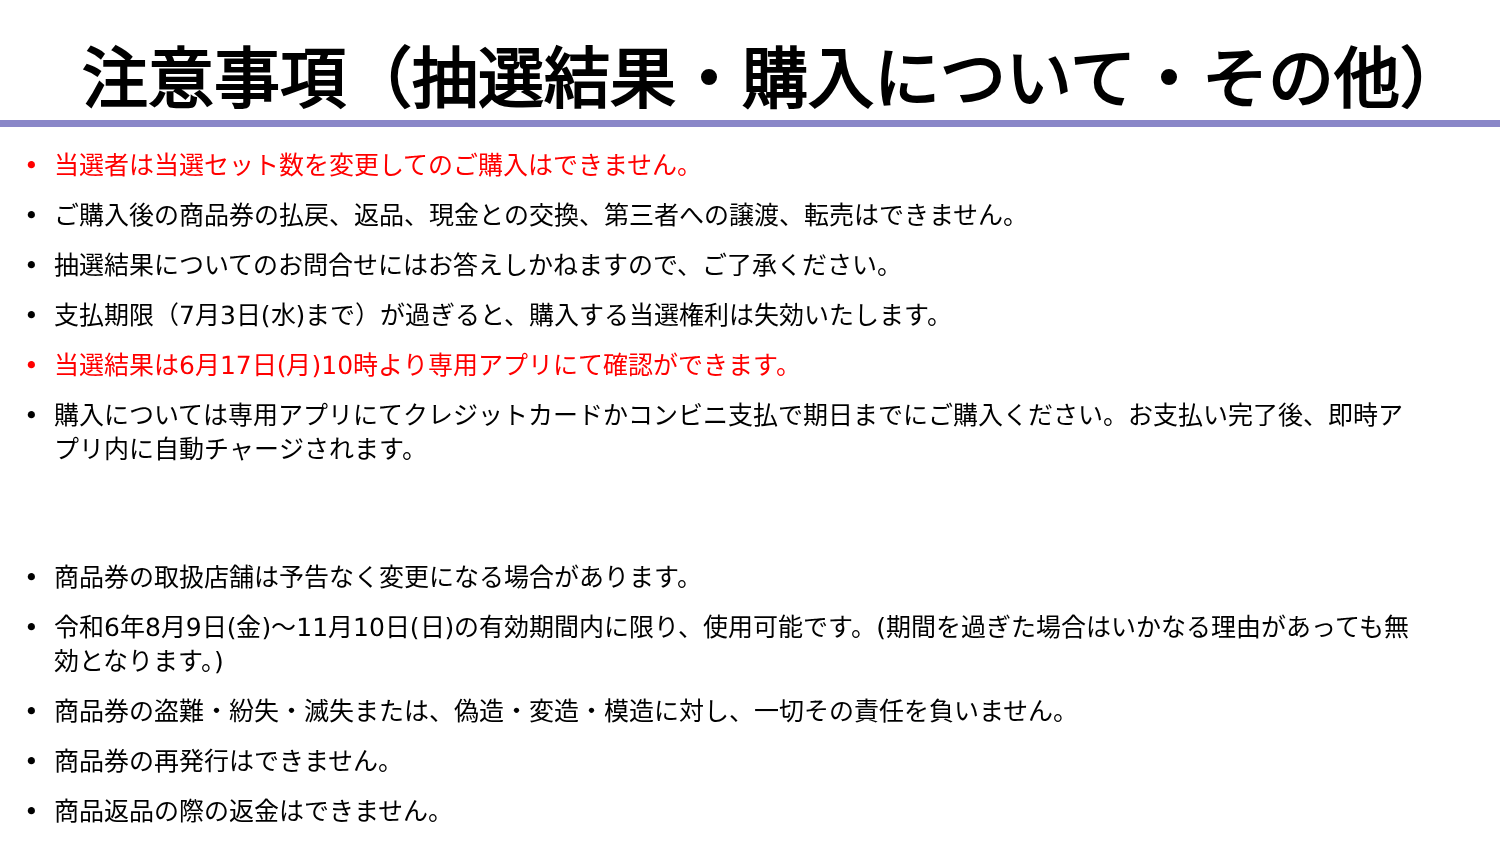注意事項（抽選結果・購入について・その他）
• 当選者は当選セット数を変更してのご購入はできません。
• ご購入後の商品券の払戻、返品、現金との交換、第三者への譲渡、転売はできません。
• 抽選結果についてのお問合せにはお答えしかねますので、ご了承ください。
• 支払期限（7月3日(水)まで）が過ぎると、購入する当選権利は失効いたします。
• 当選結果は6月17日(月)10時より専用アプリにて確認ができます。
• 購入については専用アプリにてクレジットカードかコンビニ支払で期日までにご購入ください。お支払い完了後、即時アプリ内に自動チャージされます。
• 商品券の取扱店舗は予告なく変更になる場合があります。
• 令和6年8月9日(金)～11月10日(日)の有効期間内に限り、使用可能です。(期間を過ぎた場合はいかなる理由があっても無効となります。)
• 商品券の盗難・紛失・滅失または、偽造・変造・模造に対し、一切その責任を負いません。
• 商品券の再発行はできません。
• 商品返品の際の返金はできません。